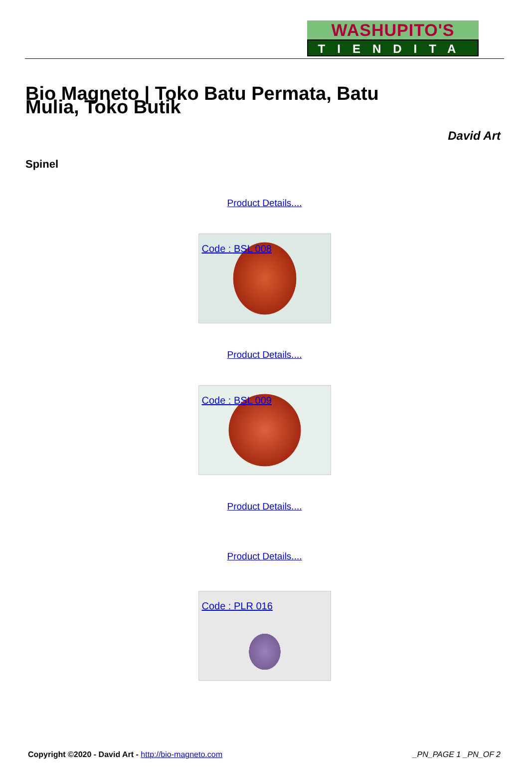WASHUPITO'S
TIENDITA
Bio Magneto | Toko Batu Permata, Batu Mulia, Toko Butik
David Art
Spinel
Product Details....
Code : BSL 008
Product Details....
Code : BSL 009
Product Details....
Product Details....
Code : PLR 016
Copyright ©2020 - David Art - http://bio-magneto.com _PN_PAGE 1 _PN_OF 2